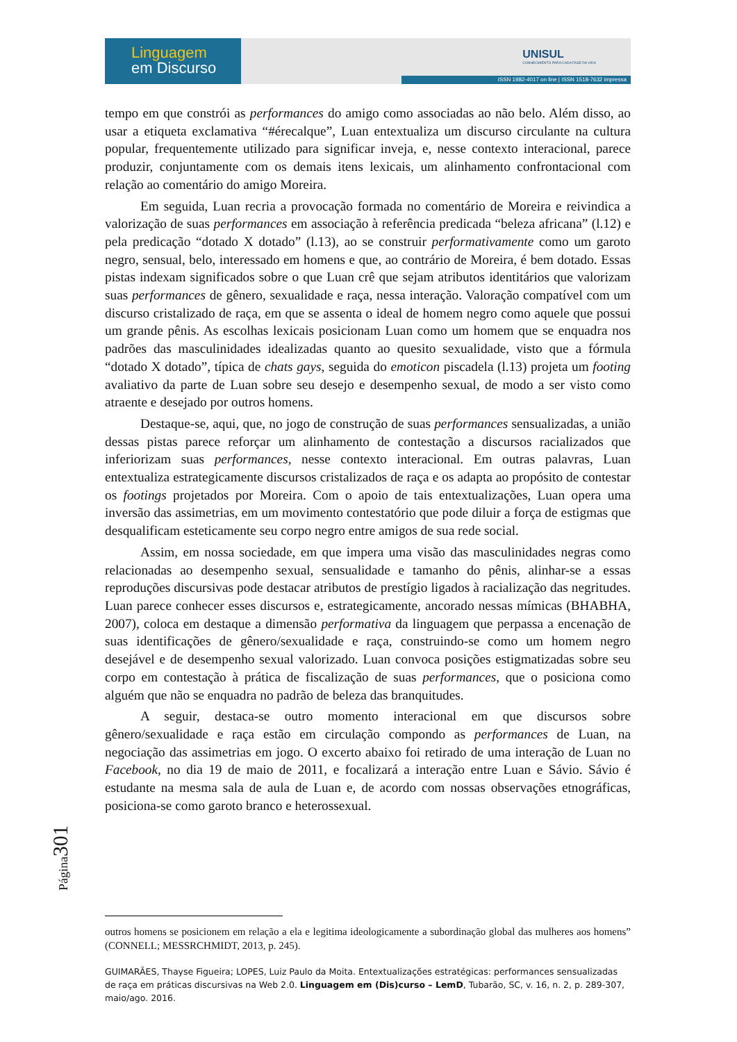Linguagem
em Discurso
UNISUL
CONHECIMENTO PARA CADA FASE DA VIDA
ISSN 1982-4017 on line | ISSN 1518-7632 impressa
tempo em que constrói as performances do amigo como associadas ao não belo. Além disso, ao usar a etiqueta exclamativa “#érecalque”, Luan entextualiza um discurso circulante na cultura popular, frequentemente utilizado para significar inveja, e, nesse contexto interacional, parece produzir, conjuntamente com os demais itens lexicais, um alinhamento confrontacional com relação ao comentário do amigo Moreira.
Em seguida, Luan recria a provocação formada no comentário de Moreira e reivindica a valorização de suas performances em associação à referência predicada “beleza africana” (l.12) e pela predicação “dotado X dotado” (l.13), ao se construir performativamente como um garoto negro, sensual, belo, interessado em homens e que, ao contrário de Moreira, é bem dotado. Essas pistas indexam significados sobre o que Luan crê que sejam atributos identitários que valorizam suas performances de gênero, sexualidade e raça, nessa interação. Valoração compatível com um discurso cristalizado de raça, em que se assenta o ideal de homem negro como aquele que possui um grande pênis. As escolhas lexicais posicionam Luan como um homem que se enquadra nos padrões das masculinidades idealizadas quanto ao quesito sexualidade, visto que a fórmula “dotado X dotado”, típica de chats gays, seguida do emoticon piscadela (l.13) projeta um footing avaliativo da parte de Luan sobre seu desejo e desempenho sexual, de modo a ser visto como atraente e desejado por outros homens.
Destaque-se, aqui, que, no jogo de construção de suas performances sensualizadas, a união dessas pistas parece reforçar um alinhamento de contestação a discursos racializados que inferiorizam suas performances, nesse contexto interacional. Em outras palavras, Luan entextualiza estrategicamente discursos cristalizados de raça e os adapta ao propósito de contestar os footings projetados por Moreira. Com o apoio de tais entextualizações, Luan opera uma inversão das assimetrias, em um movimento contestatório que pode diluir a força de estigmas que desqualificam esteticamente seu corpo negro entre amigos de sua rede social.
Assim, em nossa sociedade, em que impera uma visão das masculinidades negras como relacionadas ao desempenho sexual, sensualidade e tamanho do pênis, alinhar-se a essas reproduções discursivas pode destacar atributos de prestígio ligados à racialização das negritudes. Luan parece conhecer esses discursos e, estrategicamente, ancorado nessas mímicas (BHABHA, 2007), coloca em destaque a dimensão performativa da linguagem que perpassa a encenação de suas identificações de gênero/sexualidade e raça, construindo-se como um homem negro desejável e de desempenho sexual valorizado. Luan convoca posições estigmatizadas sobre seu corpo em contestação à prática de fiscalização de suas performances, que o posiciona como alguém que não se enquadra no padrão de beleza das branquitudes.
A seguir, destaca-se outro momento interacional em que discursos sobre gênero/sexualidade e raça estão em circulação compondo as performances de Luan, na negociação das assimetrias em jogo. O excerto abaixo foi retirado de uma interação de Luan no Facebook, no dia 19 de maio de 2011, e focalizará a interação entre Luan e Sávio. Sávio é estudante na mesma sala de aula de Luan e, de acordo com nossas observações etnográficas, posiciona-se como garoto branco e heterossexual.
Página301
outros homens se posicionem em relação a ela e legitima ideologicamente a subordinação global das mulheres aos homens” (CONNELL; MESSRCHMIDT, 2013, p. 245).
GUIMARÃES, Thayse Figueira; LOPES, Luiz Paulo da Moita. Entextualizações estratégicas: performances sensualizadas de raça em práticas discursivas na Web 2.0. Linguagem em (Dis)curso – LemD, Tubarão, SC, v. 16, n. 2, p. 289-307, maio/ago. 2016.